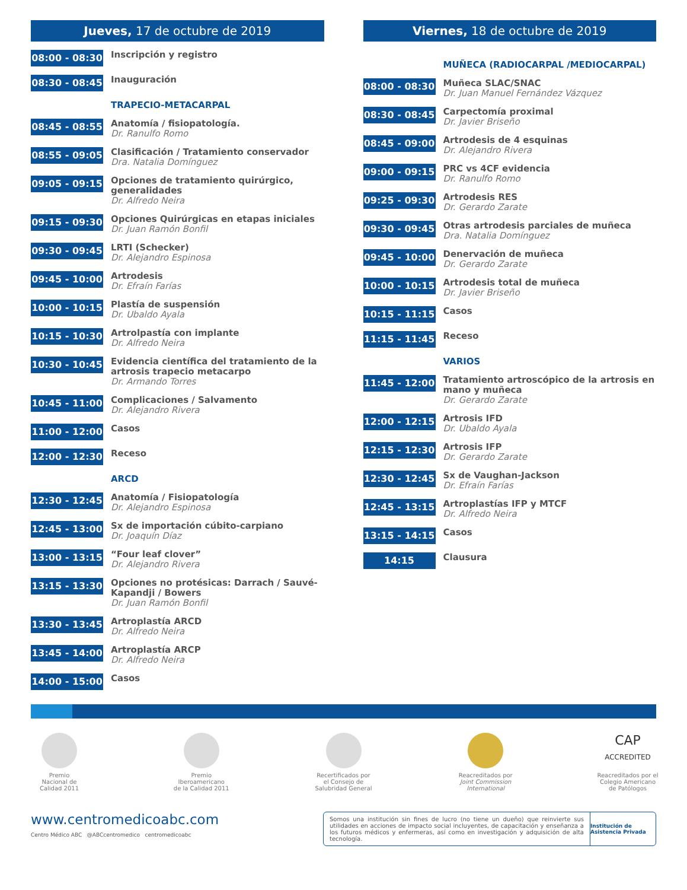Jueves, 17 de octubre de 2019
08:00 - 08:30
Inscripción y registro
08:30 - 08:45
Inauguración
TRAPECIO-METACARPAL
08:45 - 08:55
Anatomía / fisiopatología.
Dr. Ranulfo Romo
08:55 - 09:05
Clasificación / Tratamiento conservador
Dra. Natalia Domínguez
09:05 - 09:15
Opciones de tratamiento quirúrgico, generalidades
Dr. Alfredo Neira
09:15 - 09:30
Opciones Quirúrgicas en etapas iniciales
Dr. Juan Ramón Bonfil
09:30 - 09:45
LRTI (Schecker)
Dr. Alejandro Espinosa
09:45 - 10:00
Artrodesis
Dr. Efraín Farías
10:00 - 10:15
Plastía de suspensión
Dr. Ubaldo Ayala
10:15 - 10:30
Artrolpastía con implante
Dr. Alfredo Neira
10:30 - 10:45
Evidencia científica del tratamiento de la artrosis trapecio metacarpo
Dr. Armando Torres
10:45 - 11:00
Complicaciones / Salvamento
Dr. Alejandro Rivera
11:00 - 12:00
Casos
12:00 - 12:30
Receso
ARCD
12:30 - 12:45
Anatomía / Fisiopatología
Dr. Alejandro Espinosa
12:45 - 13:00
Sx de importación cúbito-carpiano
Dr. Joaquín Díaz
13:00 - 13:15
“Four leaf clover”
Dr. Alejandro Rivera
13:15 - 13:30
Opciones no protésicas: Darrach / Sauvé-Kapandji / Bowers
Dr. Juan Ramón Bonfil
13:30 - 13:45
Artroplastía ARCD
Dr. Alfredo Neira
13:45 - 14:00
Artroplastía ARCP
Dr. Alfredo Neira
14:00 - 15:00
Casos
Viernes, 18 de octubre de 2019
MUÑECA (RADIOCARPAL /MEDIOCARPAL)
08:00 - 08:30
Muñeca SLAC/SNAC
Dr. Juan Manuel Fernández Vázquez
08:30 - 08:45
Carpectomía proximal
Dr. Javier Briseño
08:45 - 09:00
Artrodesis de 4 esquinas
Dr. Alejandro Rivera
09:00 - 09:15
PRC vs 4CF evidencia
Dr. Ranulfo Romo
09:25 - 09:30
Artrodesis RES
Dr. Gerardo Zarate
09:30 - 09:45
Otras artrodesis parciales de muñeca
Dra. Natalia Domínguez
09:45 - 10:00
Denervación de muñeca
Dr. Gerardo Zarate
10:00 - 10:15
Artrodesis total de muñeca
Dr. Javier Briseño
10:15 - 11:15
Casos
11:15 - 11:45
Receso
VARIOS
11:45 - 12:00
Tratamiento artroscópico de la artrosis en mano y muñeca
Dr. Gerardo Zarate
12:00 - 12:15
Artrosis IFD
Dr. Ubaldo Ayala
12:15 - 12:30
Artrosis IFP
Dr. Gerardo Zarate
12:30 - 12:45
Sx de Vaughan-Jackson
Dr. Efraín Farías
12:45 - 13:15
Artroplastías IFP y MTCF
Dr. Alfredo Neira
13:15 - 14:15
Casos
14:15
Clausura
Premio
Nacional de
Calidad 2011
Premio
Iberoamericano
de la Calidad 2011
Recertificados por
el Consejo de
Salubridad General
Reacreditados por
Joint Commission International
CAP
ACCREDITED
Reacreditados por el
Colegio Americano
de Patólogos
www.centromedicoabc.com
Centro Médico ABC @ABCcentromedico centromedicoabc
Somos una institución sin fines de lucro (no tiene un dueño) que reinvierte sus utilidades en acciones de impacto social incluyentes, de capacitación y enseñanza a los futuros médicos y enfermeras, así como en investigación y adquisición de alta tecnología.
Institución de Asistencia Privada